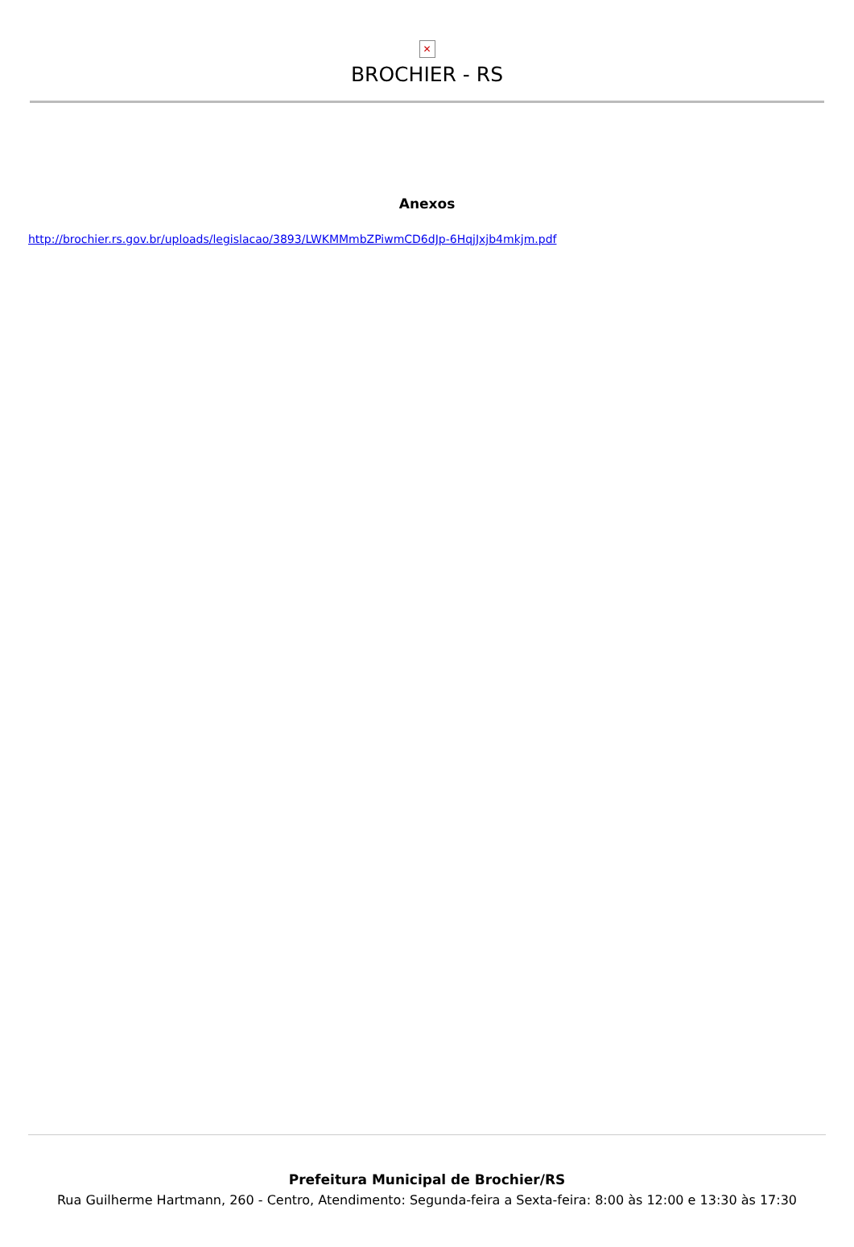✕
BROCHIER - RS
Anexos
http://brochier.rs.gov.br/uploads/legislacao/3893/LWKMMmbZPiwmCD6dJp-6HqjJxjb4mkjm.pdf
Prefeitura Municipal de Brochier/RS
Rua Guilherme Hartmann, 260 - Centro, Atendimento: Segunda-feira a Sexta-feira: 8:00 às 12:00 e 13:30 às 17:30